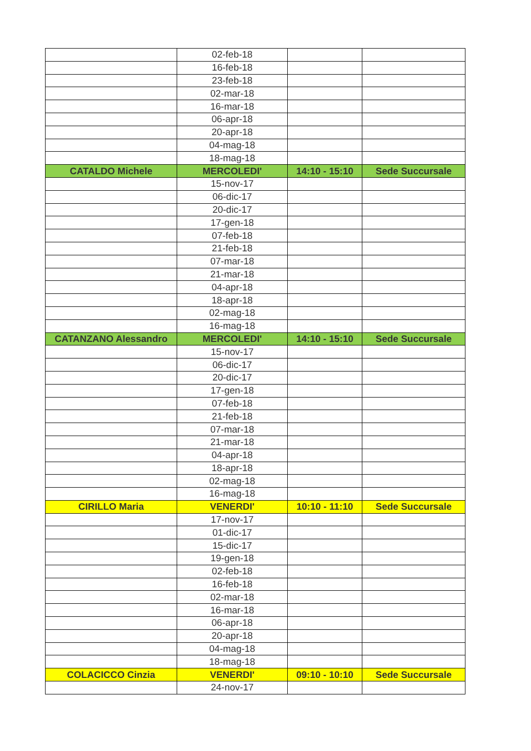| | 02-feb-18 | | |
| | 16-feb-18 | | |
| | 23-feb-18 | | |
| | 02-mar-18 | | |
| | 16-mar-18 | | |
| | 06-apr-18 | | |
| | 20-apr-18 | | |
| | 04-mag-18 | | |
| | 18-mag-18 | | |
| CATALDO Michele | MERCOLEDI' | 14:10 - 15:10 | Sede Succursale |
| | 15-nov-17 | | |
| | 06-dic-17 | | |
| | 20-dic-17 | | |
| | 17-gen-18 | | |
| | 07-feb-18 | | |
| | 21-feb-18 | | |
| | 07-mar-18 | | |
| | 21-mar-18 | | |
| | 04-apr-18 | | |
| | 18-apr-18 | | |
| | 02-mag-18 | | |
| | 16-mag-18 | | |
| CATANZANO Alessandro | MERCOLEDI' | 14:10 - 15:10 | Sede Succursale |
| | 15-nov-17 | | |
| | 06-dic-17 | | |
| | 20-dic-17 | | |
| | 17-gen-18 | | |
| | 07-feb-18 | | |
| | 21-feb-18 | | |
| | 07-mar-18 | | |
| | 21-mar-18 | | |
| | 04-apr-18 | | |
| | 18-apr-18 | | |
| | 02-mag-18 | | |
| | 16-mag-18 | | |
| CIRILLO Maria | VENERDI' | 10:10 - 11:10 | Sede Succursale |
| | 17-nov-17 | | |
| | 01-dic-17 | | |
| | 15-dic-17 | | |
| | 19-gen-18 | | |
| | 02-feb-18 | | |
| | 16-feb-18 | | |
| | 02-mar-18 | | |
| | 16-mar-18 | | |
| | 06-apr-18 | | |
| | 20-apr-18 | | |
| | 04-mag-18 | | |
| | 18-mag-18 | | |
| COLACICCO Cinzia | VENERDI' | 09:10 - 10:10 | Sede Succursale |
| | 24-nov-17 | | |